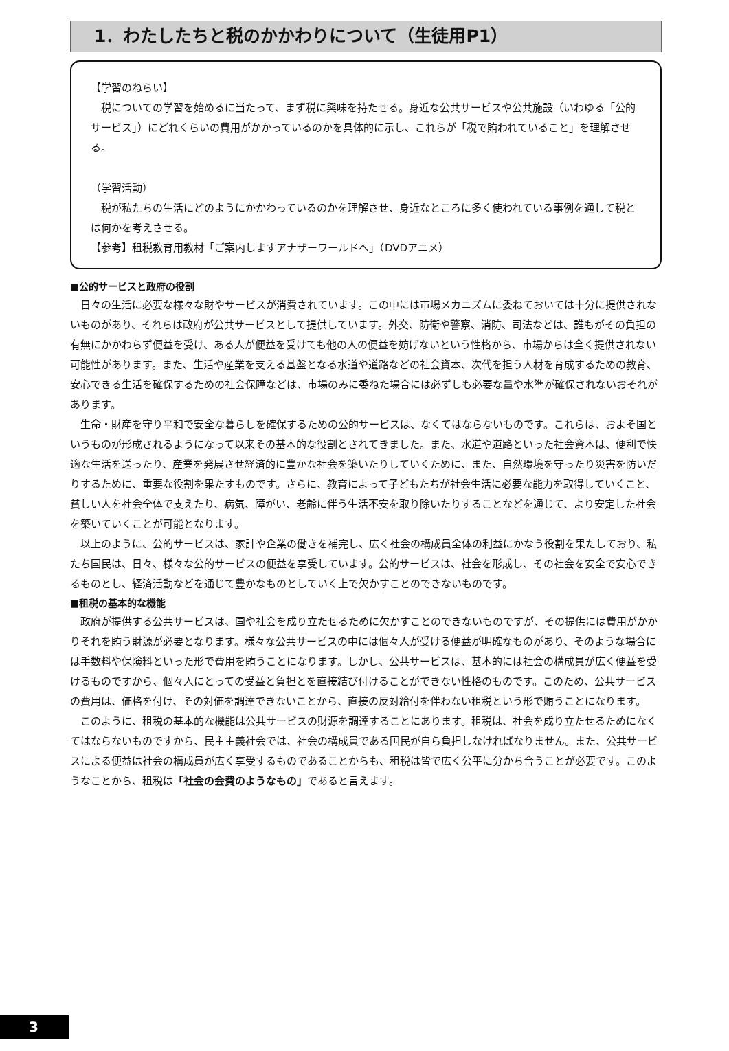1．わたしたちと税のかかわりについて（生徒用P1）
【学習のねらい】
　税についての学習を始めるに当たって、まず税に興味を持たせる。身近な公共サービスや公共施設（いわゆる「公的サービス」）にどれくらいの費用がかかっているのかを具体的に示し、これらが「税で賄われていること」を理解させる。
（学習活動）
　税が私たちの生活にどのようにかかわっているのかを理解させ、身近なところに多く使われている事例を通して税とは何かを考えさせる。
【参考】租税教育用教材「ご案内しますアナザーワールドへ」（DVDアニメ）
■公的サービスと政府の役割
日々の生活に必要な様々な財やサービスが消費されています。この中には市場メカニズムに委ねておいては十分に提供されないものがあり、それらは政府が公共サービスとして提供しています。外交、防衛や警察、消防、司法などは、誰もがその負担の有無にかかわらず便益を受け、ある人が便益を受けても他の人の便益を妨げないという性格から、市場からは全く提供されない可能性があります。また、生活や産業を支える基盤となる水道や道路などの社会資本、次代を担う人材を育成するための教育、安心できる生活を確保するための社会保障などは、市場のみに委ねた場合には必ずしも必要な量や水準が確保されないおそれがあります。
生命・財産を守り平和で安全な暮らしを確保するための公的サービスは、なくてはならないものです。これらは、およそ国というものが形成されるようになって以来その基本的な役割とされてきました。また、水道や道路といった社会資本は、便利で快適な生活を送ったり、産業を発展させ経済的に豊かな社会を築いたりしていくために、また、自然環境を守ったり災害を防いだりするために、重要な役割を果たすものです。さらに、教育によって子どもたちが社会生活に必要な能力を取得していくこと、貧しい人を社会全体で支えたり、病気、障がい、老齢に伴う生活不安を取り除いたりすることなどを通じて、より安定した社会を築いていくことが可能となります。
以上のように、公的サービスは、家計や企業の働きを補完し、広く社会の構成員全体の利益にかなう役割を果たしており、私たち国民は、日々、様々な公的サービスの便益を享受しています。公的サービスは、社会を形成し、その社会を安全で安心できるものとし、経済活動などを通じて豊かなものとしていく上で欠かすことのできないものです。
■租税の基本的な機能
政府が提供する公共サービスは、国や社会を成り立たせるために欠かすことのできないものですが、その提供には費用がかかりそれを賄う財源が必要となります。様々な公共サービスの中には個々人が受ける便益が明確なものがあり、そのような場合には手数料や保険料といった形で費用を賄うことになります。しかし、公共サービスは、基本的には社会の構成員が広く便益を受けるものですから、個々人にとっての受益と負担とを直接結び付けることができない性格のものです。このため、公共サービスの費用は、価格を付け、その対価を調達できないことから、直接の反対給付を伴わない租税という形で賄うことになります。
このように、租税の基本的な機能は公共サービスの財源を調達することにあります。租税は、社会を成り立たせるためになくてはならないものですから、民主主義社会では、社会の構成員である国民が自ら負担しなければなりません。また、公共サービスによる便益は社会の構成員が広く享受するものであることからも、租税は皆で広く公平に分かち合うことが必要です。このようなことから、租税は「社会の会費のようなもの」であると言えます。
3